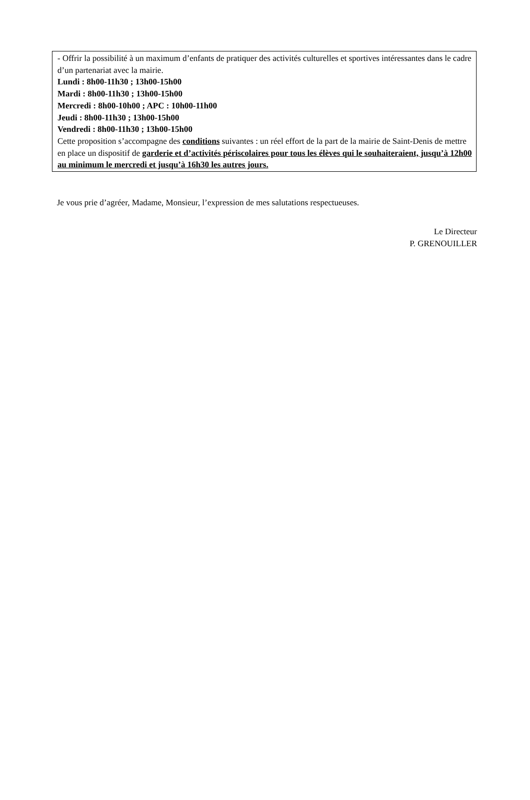- Offrir la possibilité à un maximum d’enfants de pratiquer des activités culturelles et sportives intéressantes dans le cadre d’un partenariat avec la mairie.
Lundi : 8h00-11h30 ; 13h00-15h00
Mardi : 8h00-11h30 ; 13h00-15h00
Mercredi : 8h00-10h00 ; APC : 10h00-11h00
Jeudi : 8h00-11h30 ; 13h00-15h00
Vendredi : 8h00-11h30 ; 13h00-15h00
Cette proposition s’accompagne des conditions suivantes : un réel effort de la part de la mairie de Saint-Denis de mettre en place un dispositif de garderie et d’activités périscolaires pour tous les élèves qui le souhaiteraient, jusqu’à 12h00 au minimum le mercredi et jusqu’à 16h30 les autres jours.
Je vous prie d’agréer, Madame, Monsieur, l’expression de mes salutations respectueuses.
Le Directeur
P. GRENOUILLER